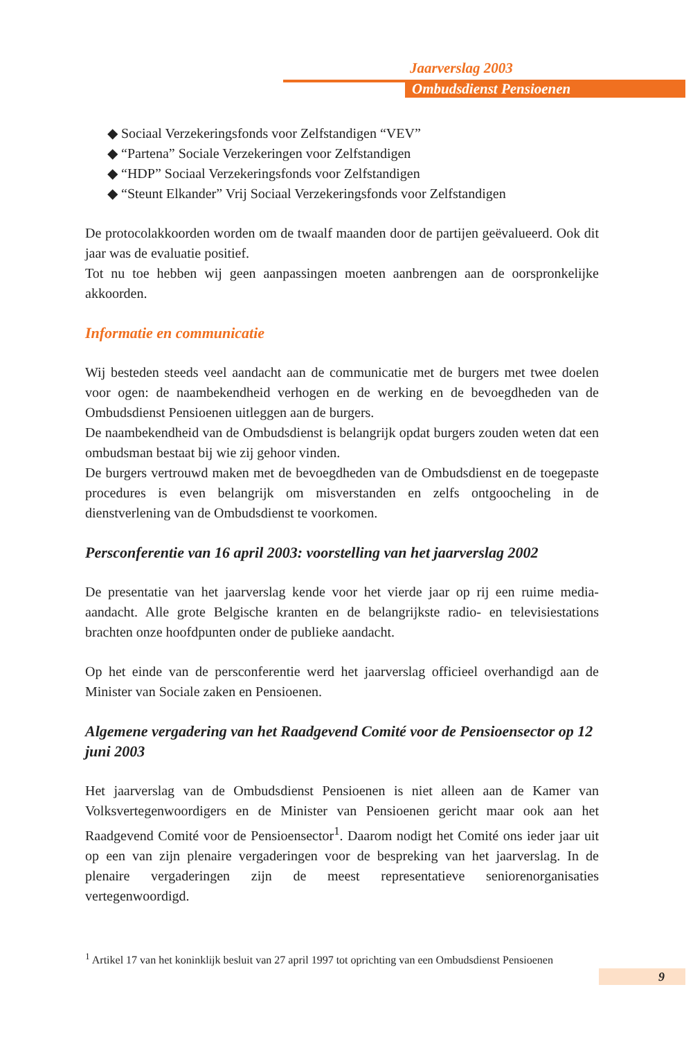Jaarverslag 2003
Ombudsdienst Pensioenen
◆ Sociaal Verzekeringsfonds voor Zelfstandigen “VEV”
◆ “Partena” Sociale Verzekeringen voor Zelfstandigen
◆ “HDP” Sociaal Verzekeringsfonds voor Zelfstandigen
◆ “Steunt Elkander” Vrij Sociaal Verzekeringsfonds voor Zelfstandigen
De protocolakkoorden worden om de twaalf maanden door de partijen geëvalueerd. Ook dit jaar was de evaluatie positief.
Tot nu toe hebben wij geen aanpassingen moeten aanbrengen aan de oorspronkelijke akkoorden.
Informatie en communicatie
Wij besteden steeds veel aandacht aan de communicatie met de burgers met twee doelen voor ogen: de naambekendheid verhogen en de werking en de bevoegdheden van de Ombudsdienst Pensioenen uitleggen aan de burgers.
De naambekendheid van de Ombudsdienst is belangrijk opdat burgers zouden weten dat een ombudsman bestaat bij wie zij gehoor vinden.
De burgers vertrouwd maken met de bevoegdheden van de Ombudsdienst en de toegepaste procedures is even belangrijk om misverstanden en zelfs ontgoocheling in de dienstverlening van de Ombudsdienst te voorkomen.
Persconferentie van 16 april 2003: voorstelling van het jaarverslag 2002
De presentatie van het jaarverslag kende voor het vierde jaar op rij een ruime media-aandacht. Alle grote Belgische kranten en de belangrijkste radio- en televisiestations brachten onze hoofdpunten onder de publieke aandacht.
Op het einde van de persconferentie werd het jaarverslag officieel overhandigd aan de Minister van Sociale zaken en Pensioenen.
Algemene vergadering van het Raadgevend Comité voor de Pensioensector op 12 juni 2003
Het jaarverslag van de Ombudsdienst Pensioenen is niet alleen aan de Kamer van Volksvertegenwoordigers en de Minister van Pensioenen gericht maar ook aan het Raadgevend Comité voor de Pensioensector<sup>1</sup>. Daarom nodigt het Comité ons ieder jaar uit op een van zijn plenaire vergaderingen voor de bespreking van het jaarverslag. In de plenaire vergaderingen zijn de meest representatieve seniorenorganisaties vertegenwoordigd.
<sup>1</sup> Artikel 17 van het koninklijk besluit van 27 april 1997 tot oprichting van een Ombudsdienst Pensioenen
9